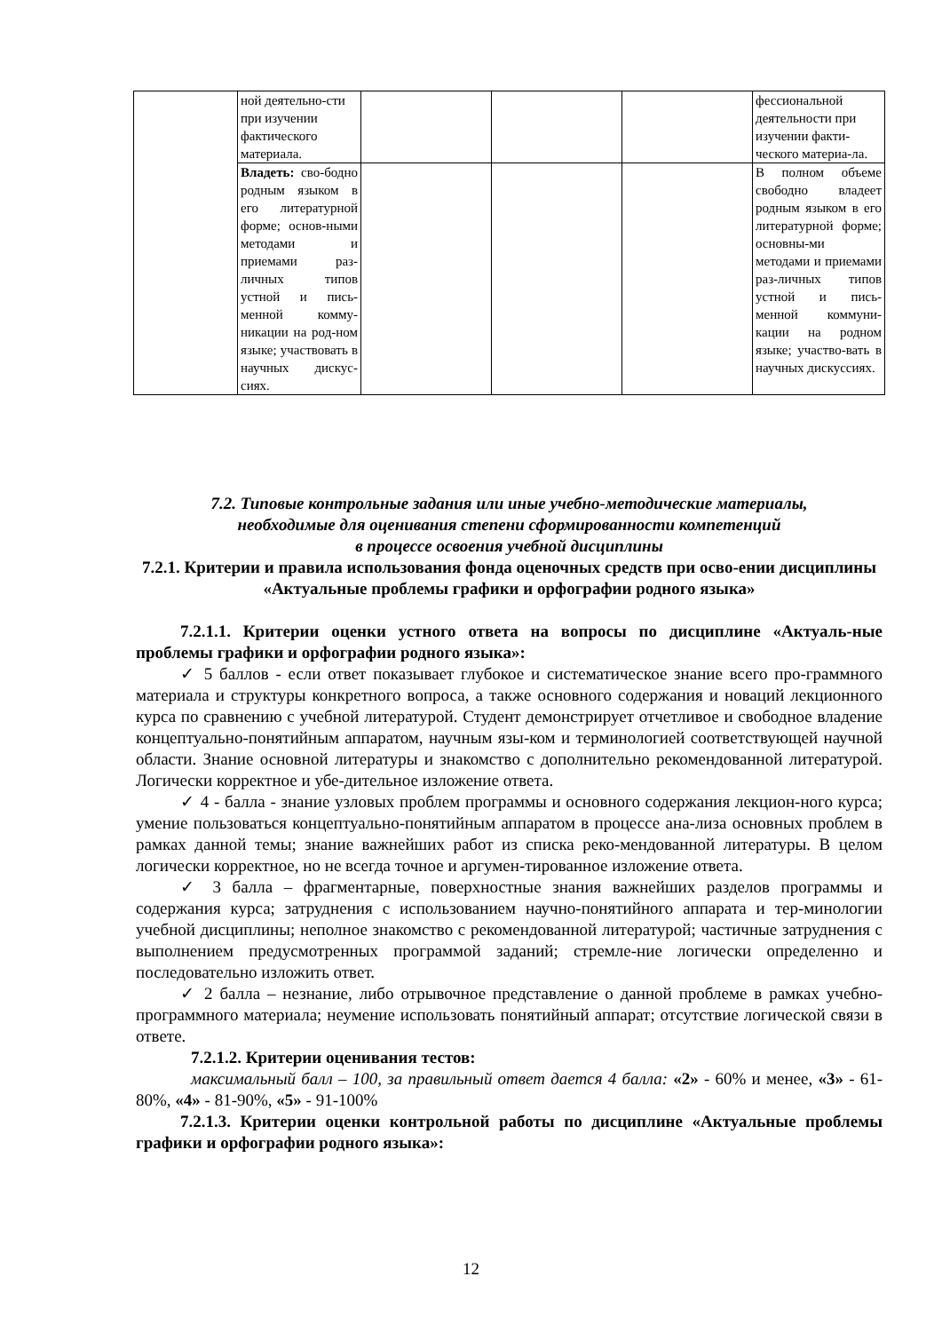| | ной деятельно-сти при изучении фактического материала. | | | | фессиональной деятельности при изучении факти-ческого материа-ла. |
| | Владеть: сво-бодно родным языком в его литературной форме; основ-ными методами и приемами раз-личных типов устной и пись-менной комму-никации на род-ном языке; участвовать в научных дискус-сиях. | | | | В полном объеме свободно владеет родным языком в его литературной форме; основны-ми методами и приемами раз-личных типов устной и пись-менной коммуни-кации на родном языке; участво-вать в научных дискуссиях. |
7.2. Типовые контрольные задания или иные учебно-методические материалы,
необходимые для оценивания степени сформированности компетенций
в процессе освоения учебной дисциплины
7.2.1. Критерии и правила использования фонда оценочных средств при осво-ении дисциплины «Актуальные проблемы графики и орфографии родного языка»
7.2.1.1. Критерии оценки устного ответа на вопросы по дисциплине «Актуаль-ные проблемы графики и орфографии родного языка»:
✓ 5 баллов - если ответ показывает глубокое и систематическое знание всего про-граммного материала и структуры конкретного вопроса, а также основного содержания и новаций лекционного курса по сравнению с учебной литературой. Студент демонстрирует отчетливое и свободное владение концептуально-понятийным аппаратом, научным язы-ком и терминологией соответствующей научной области. Знание основной литературы и знакомство с дополнительно рекомендованной литературой. Логически корректное и убе-дительное изложение ответа.
✓ 4 - балла - знание узловых проблем программы и основного содержания лекцион-ного курса; умение пользоваться концептуально-понятийным аппаратом в процессе ана-лиза основных проблем в рамках данной темы; знание важнейших работ из списка реко-мендованной литературы. В целом логически корректное, но не всегда точное и аргумен-тированное изложение ответа.
✓ 3 балла – фрагментарные, поверхностные знания важнейших разделов программы и содержания курса; затруднения с использованием научно-понятийного аппарата и тер-минологии учебной дисциплины; неполное знакомство с рекомендованной литературой; частичные затруднения с выполнением предусмотренных программой заданий; стремле-ние логически определенно и последовательно изложить ответ.
✓ 2 балла – незнание, либо отрывочное представление о данной проблеме в рамках учебно-программного материала; неумение использовать понятийный аппарат; отсутствие логической связи в ответе.
7.2.1.2. Критерии оценивания тестов:
максимальный балл – 100, за правильный ответ дается 4 балла: «2» - 60% и менее, «3» - 61-80%, «4» - 81-90%, «5» - 91-100%
7.2.1.3. Критерии оценки контрольной работы по дисциплине «Актуальные проблемы графики и орфографии родного языка»:
12